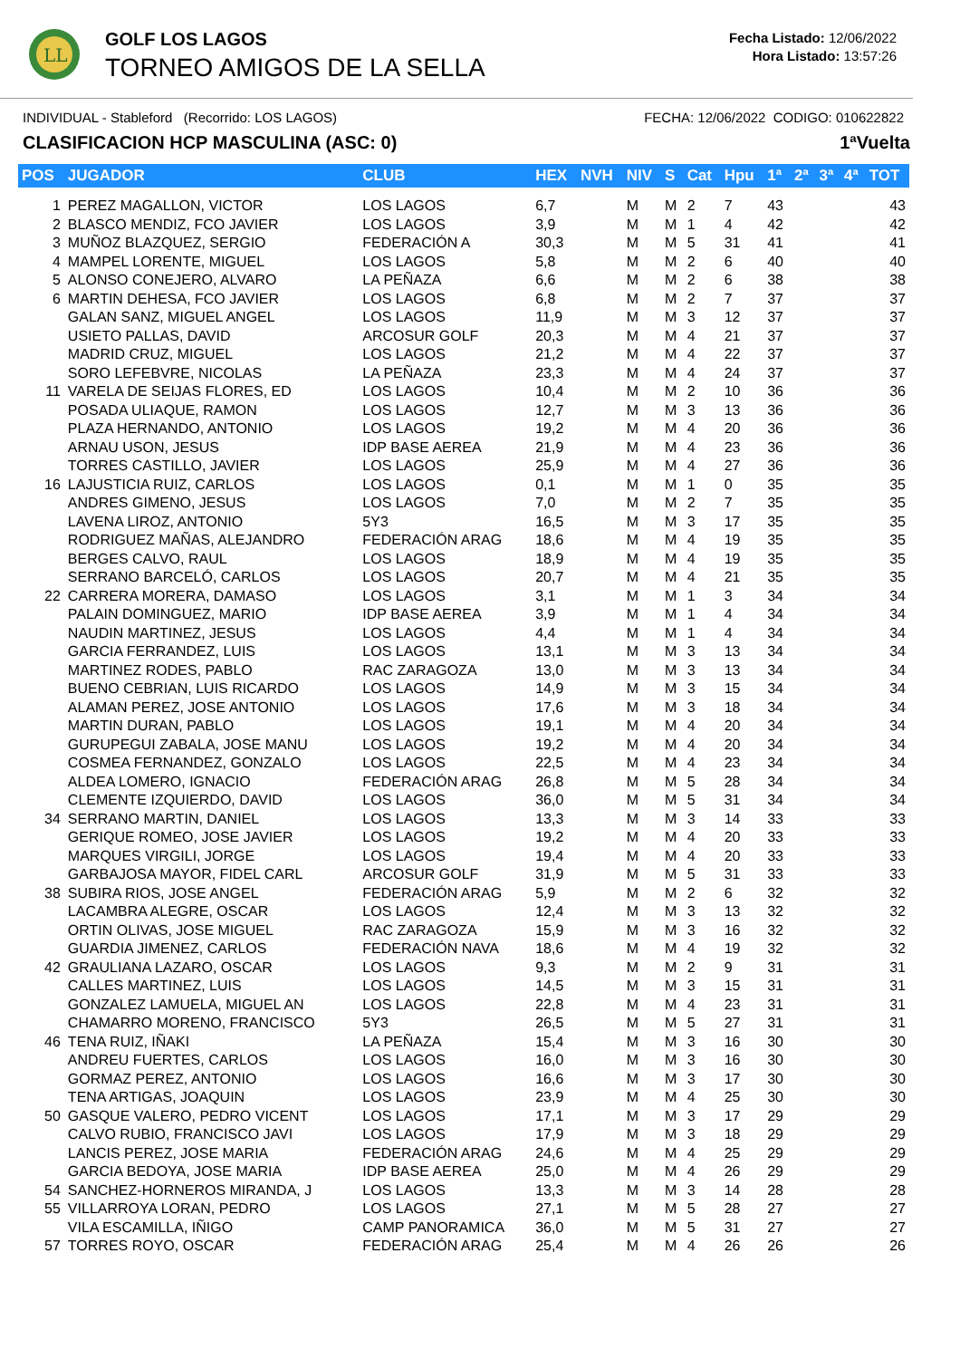LL
GOLF LOS LAGOS
TORNEO AMIGOS DE LA SELLA
Fecha Listado: 12/06/2022
Hora Listado: 13:57:26
INDIVIDUAL - Stableford (Recorrido: LOS LAGOS) FECHA: 12/06/2022 CODIGO: 010622822
CLASIFICACION HCP MASCULINA (ASC: 0) 1ªVuelta
| POS | JUGADOR | CLUB | HEX | NVH | NIV | S | Cat | Hpu | 1ª | 2ª | 3ª | 4ª | TOT |
| --- | --- | --- | --- | --- | --- | --- | --- | --- | --- | --- | --- | --- | --- |
| 1 | PEREZ MAGALLON, VICTOR | LOS LAGOS | 6,7 | | M | M | 2 | 7 | 43 | | | | 43 |
| 2 | BLASCO MENDIZ, FCO JAVIER | LOS LAGOS | 3,9 | | M | M | 1 | 4 | 42 | | | | 42 |
| 3 | MUÑOZ BLAZQUEZ, SERGIO | FEDERACIÓN A | 30,3 | | M | M | 5 | 31 | 41 | | | | 41 |
| 4 | MAMPEL LORENTE, MIGUEL | LOS LAGOS | 5,8 | | M | M | 2 | 6 | 40 | | | | 40 |
| 5 | ALONSO CONEJERO, ALVARO | LA PEÑAZA | 6,6 | | M | M | 2 | 6 | 38 | | | | 38 |
| 6 | MARTIN DEHESA, FCO JAVIER | LOS LAGOS | 6,8 | | M | M | 2 | 7 | 37 | | | | 37 |
| | GALAN SANZ, MIGUEL ANGEL | LOS LAGOS | 11,9 | | M | M | 3 | 12 | 37 | | | | 37 |
| | USIETO PALLAS, DAVID | ARCOSUR GOLF | 20,3 | | M | M | 4 | 21 | 37 | | | | 37 |
| | MADRID CRUZ, MIGUEL | LOS LAGOS | 21,2 | | M | M | 4 | 22 | 37 | | | | 37 |
| | SORO LEFEBVRE, NICOLAS | LA PEÑAZA | 23,3 | | M | M | 4 | 24 | 37 | | | | 37 |
| 11 | VARELA DE SEIJAS FLORES, ED | LOS LAGOS | 10,4 | | M | M | 2 | 10 | 36 | | | | 36 |
| | POSADA ULIAQUE, RAMON | LOS LAGOS | 12,7 | | M | M | 3 | 13 | 36 | | | | 36 |
| | PLAZA HERNANDO, ANTONIO | LOS LAGOS | 19,2 | | M | M | 4 | 20 | 36 | | | | 36 |
| | ARNAU USON, JESUS | IDP BASE AEREA | 21,9 | | M | M | 4 | 23 | 36 | | | | 36 |
| | TORRES CASTILLO, JAVIER | LOS LAGOS | 25,9 | | M | M | 4 | 27 | 36 | | | | 36 |
| 16 | LAJUSTICIA RUIZ, CARLOS | LOS LAGOS | 0,1 | | M | M | 1 | 0 | 35 | | | | 35 |
| | ANDRES GIMENO, JESUS | LOS LAGOS | 7,0 | | M | M | 2 | 7 | 35 | | | | 35 |
| | LAVENA LIROZ, ANTONIO | 5Y3 | 16,5 | | M | M | 3 | 17 | 35 | | | | 35 |
| | RODRIGUEZ MAÑAS, ALEJANDRO | FEDERACIÓN ARAG | 18,6 | | M | M | 4 | 19 | 35 | | | | 35 |
| | BERGES CALVO, RAUL | LOS LAGOS | 18,9 | | M | M | 4 | 19 | 35 | | | | 35 |
| | SERRANO BARCELÓ, CARLOS | LOS LAGOS | 20,7 | | M | M | 4 | 21 | 35 | | | | 35 |
| 22 | CARRERA MORERA, DAMASO | LOS LAGOS | 3,1 | | M | M | 1 | 3 | 34 | | | | 34 |
| | PALAIN DOMINGUEZ, MARIO | IDP BASE AEREA | 3,9 | | M | M | 1 | 4 | 34 | | | | 34 |
| | NAUDIN MARTINEZ, JESUS | LOS LAGOS | 4,4 | | M | M | 1 | 4 | 34 | | | | 34 |
| | GARCIA FERRANDEZ, LUIS | LOS LAGOS | 13,1 | | M | M | 3 | 13 | 34 | | | | 34 |
| | MARTINEZ RODES, PABLO | RAC ZARAGOZA | 13,0 | | M | M | 3 | 13 | 34 | | | | 34 |
| | BUENO CEBRIAN, LUIS RICARDO | LOS LAGOS | 14,9 | | M | M | 3 | 15 | 34 | | | | 34 |
| | ALAMAN PEREZ, JOSE ANTONIO | LOS LAGOS | 17,6 | | M | M | 3 | 18 | 34 | | | | 34 |
| | MARTIN DURAN, PABLO | LOS LAGOS | 19,1 | | M | M | 4 | 20 | 34 | | | | 34 |
| | GURUPEGUI ZABALA, JOSE MANU | LOS LAGOS | 19,2 | | M | M | 4 | 20 | 34 | | | | 34 |
| | COSMEA FERNANDEZ, GONZALO | LOS LAGOS | 22,5 | | M | M | 4 | 23 | 34 | | | | 34 |
| | ALDEA LOMERO, IGNACIO | FEDERACIÓN ARAG | 26,8 | | M | M | 5 | 28 | 34 | | | | 34 |
| | CLEMENTE IZQUIERDO, DAVID | LOS LAGOS | 36,0 | | M | M | 5 | 31 | 34 | | | | 34 |
| 34 | SERRANO MARTIN, DANIEL | LOS LAGOS | 13,3 | | M | M | 3 | 14 | 33 | | | | 33 |
| | GERIQUE ROMEO, JOSE JAVIER | LOS LAGOS | 19,2 | | M | M | 4 | 20 | 33 | | | | 33 |
| | MARQUES VIRGILI, JORGE | LOS LAGOS | 19,4 | | M | M | 4 | 20 | 33 | | | | 33 |
| | GARBAJOSA MAYOR, FIDEL CARL | ARCOSUR GOLF | 31,9 | | M | M | 5 | 31 | 33 | | | | 33 |
| 38 | SUBIRA RIOS, JOSE ANGEL | FEDERACIÓN ARAG | 5,9 | | M | M | 2 | 6 | 32 | | | | 32 |
| | LACAMBRA ALEGRE, OSCAR | LOS LAGOS | 12,4 | | M | M | 3 | 13 | 32 | | | | 32 |
| | ORTIN OLIVAS, JOSE MIGUEL | RAC ZARAGOZA | 15,9 | | M | M | 3 | 16 | 32 | | | | 32 |
| | GUARDIA JIMENEZ, CARLOS | FEDERACIÓN NAVA | 18,6 | | M | M | 4 | 19 | 32 | | | | 32 |
| 42 | GRAULIANA LAZARO, OSCAR | LOS LAGOS | 9,3 | | M | M | 2 | 9 | 31 | | | | 31 |
| | CALLES MARTINEZ, LUIS | LOS LAGOS | 14,5 | | M | M | 3 | 15 | 31 | | | | 31 |
| | GONZALEZ LAMUELA, MIGUEL AN | LOS LAGOS | 22,8 | | M | M | 4 | 23 | 31 | | | | 31 |
| | CHAMARRO MORENO, FRANCISCO | 5Y3 | 26,5 | | M | M | 5 | 27 | 31 | | | | 31 |
| 46 | TENA RUIZ, IÑAKI | LA PEÑAZA | 15,4 | | M | M | 3 | 16 | 30 | | | | 30 |
| | ANDREU FUERTES, CARLOS | LOS LAGOS | 16,0 | | M | M | 3 | 16 | 30 | | | | 30 |
| | GORMAZ PEREZ, ANTONIO | LOS LAGOS | 16,6 | | M | M | 3 | 17 | 30 | | | | 30 |
| | TENA ARTIGAS, JOAQUIN | LOS LAGOS | 23,9 | | M | M | 4 | 25 | 30 | | | | 30 |
| 50 | GASQUE VALERO, PEDRO VICENT | LOS LAGOS | 17,1 | | M | M | 3 | 17 | 29 | | | | 29 |
| | CALVO RUBIO, FRANCISCO JAVI | LOS LAGOS | 17,9 | | M | M | 3 | 18 | 29 | | | | 29 |
| | LANCIS PEREZ, JOSE MARIA | FEDERACIÓN ARAG | 24,6 | | M | M | 4 | 25 | 29 | | | | 29 |
| | GARCIA BEDOYA, JOSE MARIA | IDP BASE AEREA | 25,0 | | M | M | 4 | 26 | 29 | | | | 29 |
| 54 | SANCHEZ-HORNEROS MIRANDA, J | LOS LAGOS | 13,3 | | M | M | 3 | 14 | 28 | | | | 28 |
| 55 | VILLARROYA LORAN, PEDRO | LOS LAGOS | 27,1 | | M | M | 5 | 28 | 27 | | | | 27 |
| | VILA ESCAMILLA, IÑIGO | CAMP PANORAMICA | 36,0 | | M | M | 5 | 31 | 27 | | | | 27 |
| 57 | TORRES ROYO, OSCAR | FEDERACIÓN ARAG | 25,4 | | M | M | 4 | 26 | 26 | | | | 26 |